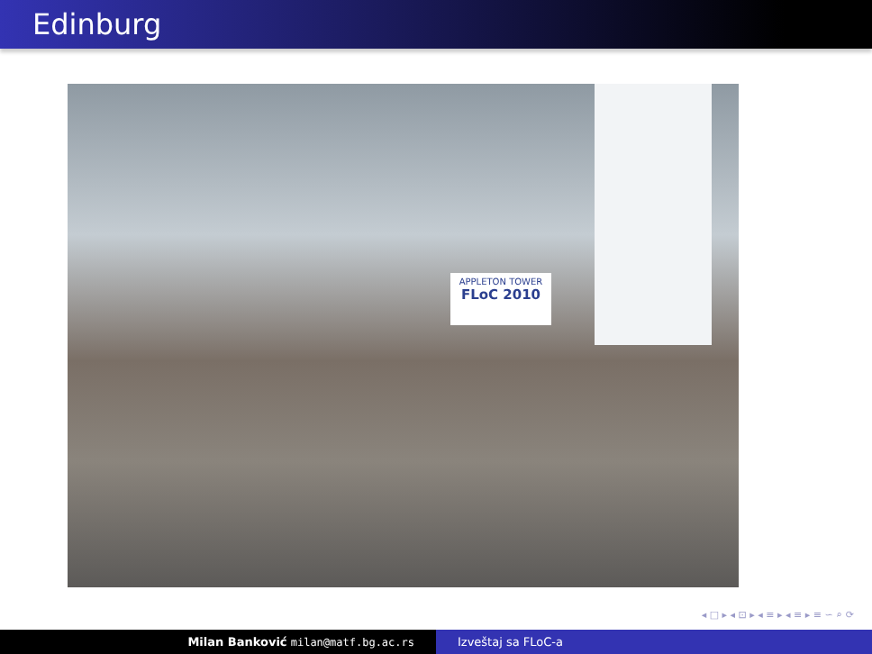Edinburg
APPLETON TOWER
FLoC 2010
◂ □ ▸ ◂ ⊡ ▸ ◂ ≡ ▸ ◂ ≡ ▸ ≡ ∽ ⌕ ⟳
Milan Banković milan@matf.bg.ac.rs Izveštaj sa FLoC-a